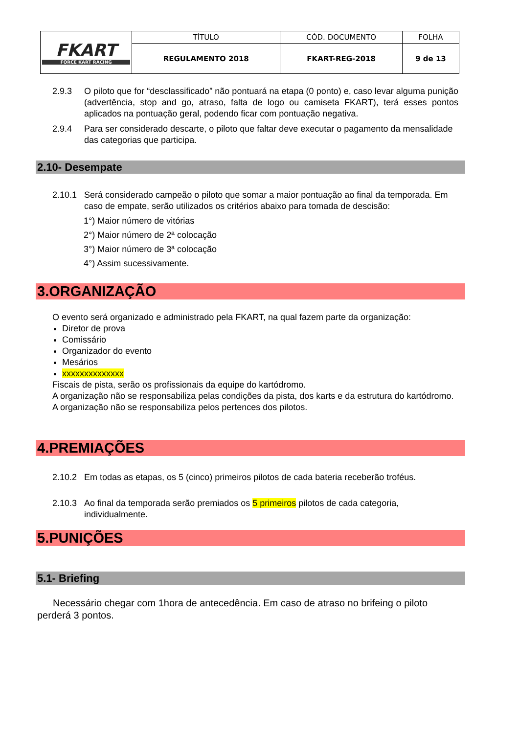| FKART FORCE KART RACING | TÍTULO | CÓD. DOCUMENTO | FOLHA |
| | REGULAMENTO 2018 | FKART-REG-2018 | 9 de 13 |
2.9.3 O piloto que for “desclassificado” não pontuará na etapa (0 ponto) e, caso levar alguma punição (advertência, stop and go, atraso, falta de logo ou camiseta FKART), terá esses pontos aplicados na pontuação geral, podendo ficar com pontuação negativa.
2.9.4 Para ser considerado descarte, o piloto que faltar deve executar o pagamento da mensalidade das categorias que participa.
2.10- Desempate
2.10.1 Será considerado campeão o piloto que somar a maior pontuação ao final da temporada. Em caso de empate, serão utilizados os critérios abaixo para tomada de descisão:
1°) Maior número de vitórias
2°) Maior número de 2ª colocação
3°) Maior número de 3ª colocação
4°) Assim sucessivamente.
3.ORGANIZAÇÃO
O evento será organizado e administrado pela FKART, na qual fazem parte da organização:
Diretor de prova
Comissário
Organizador do evento
Mesários
xxxxxxxxxxxxxx
Fiscais de pista, serão os profissionais da equipe do kartódromo.
A organização não se responsabiliza pelas condições da pista, dos karts e da estrutura do kartódromo.
A organização não se responsabiliza pelos pertences dos pilotos.
4.PREMIAÇÕES
2.10.2 Em todas as etapas, os 5 (cinco) primeiros pilotos de cada bateria receberão troféus.
2.10.3 Ao final da temporada serão premiados os 5 primeiros pilotos de cada categoria, individualmente.
5.PUNIÇÕES
5.1- Briefing
Necessário chegar com 1hora de antecedência. Em caso de atraso no brifeing o piloto perderá 3 pontos.